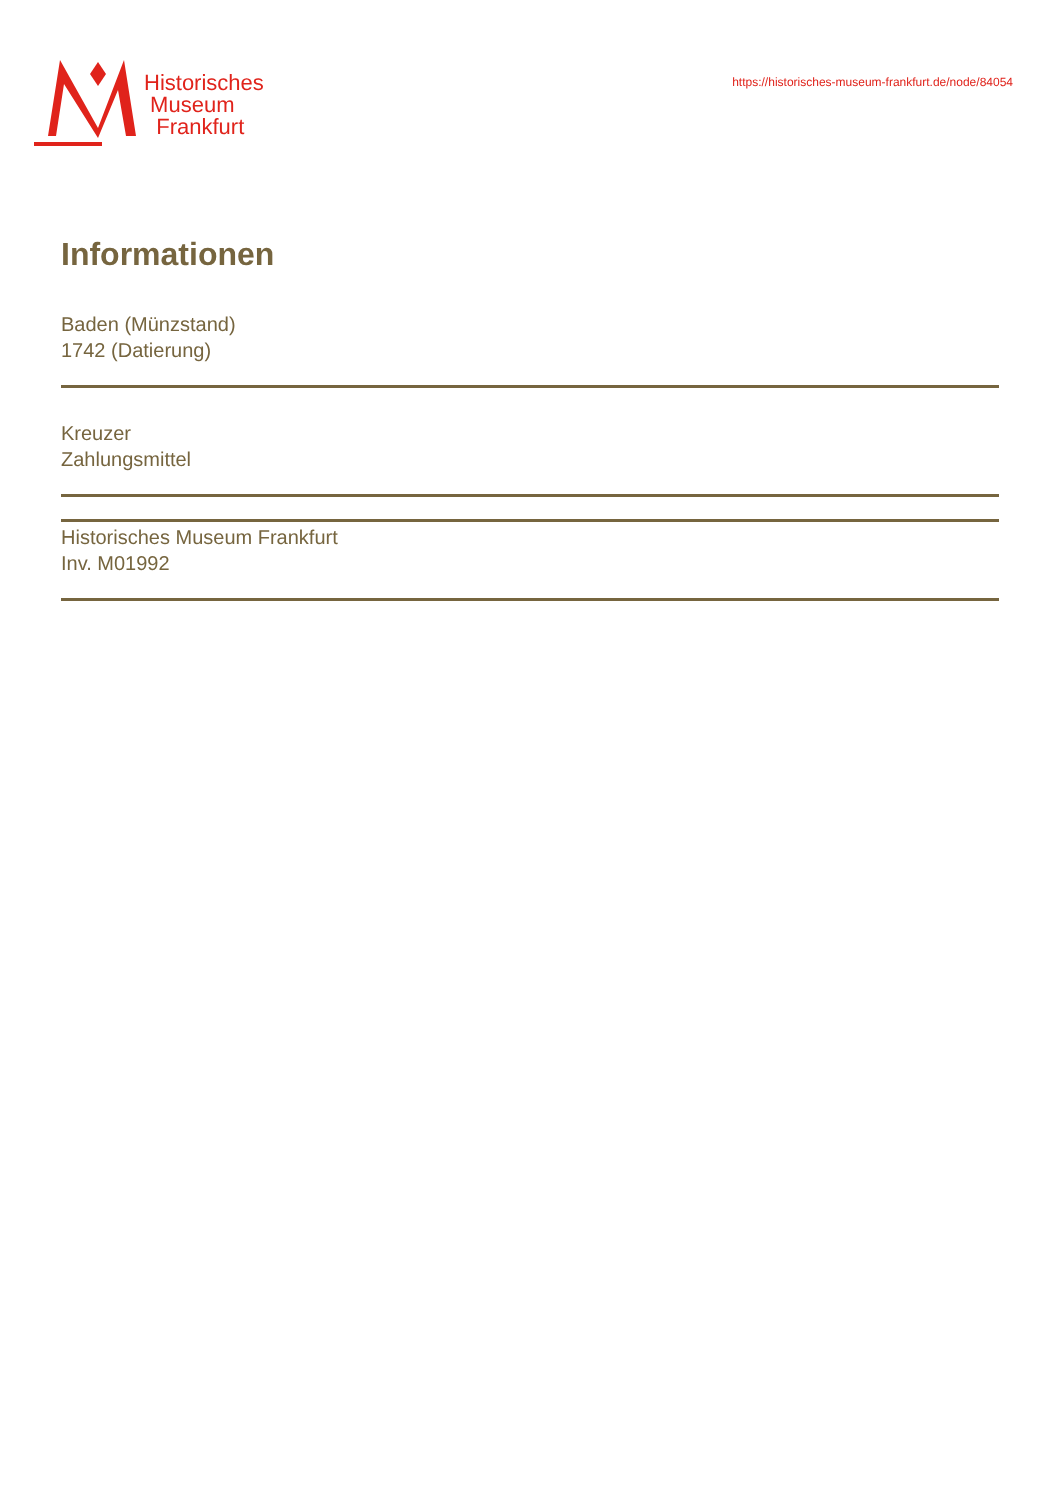Historisches
Museum
Frankfurt
https://historisches-museum-frankfurt.de/node/84054
Informationen
Baden (Münzstand)
1742 (Datierung)
Kreuzer
Zahlungsmittel
Historisches Museum Frankfurt
Inv. M01992